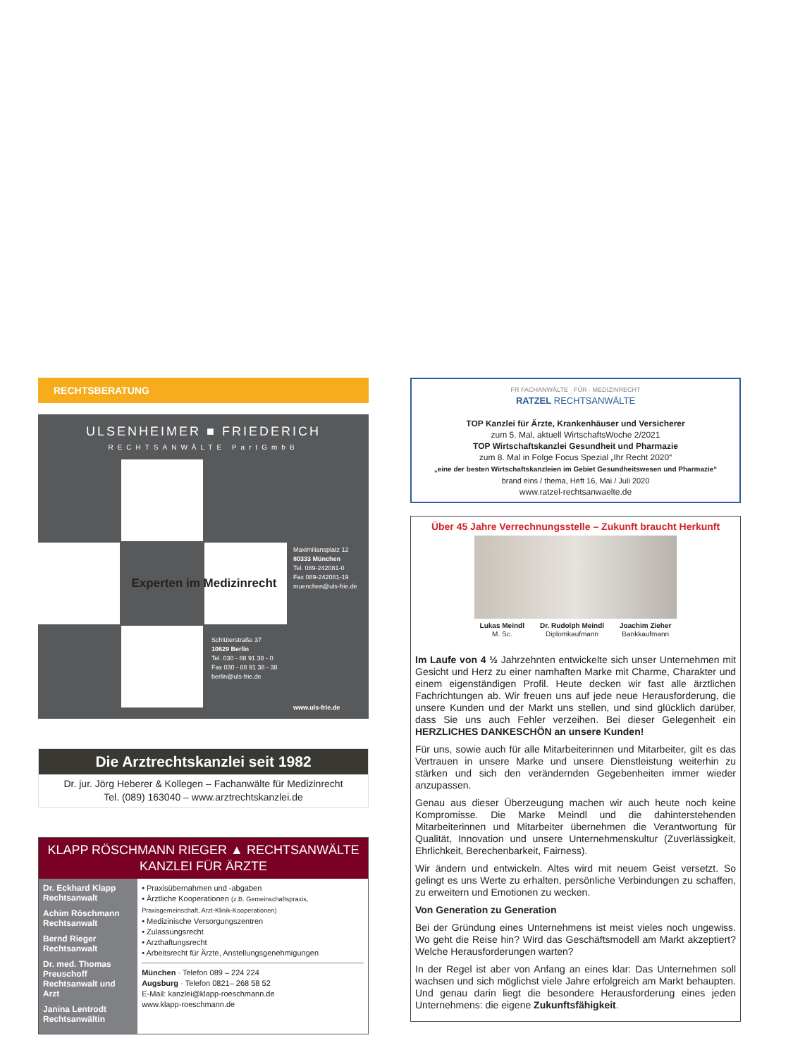RECHTSBERATUNG
ULSENHEIMER ■ FRIEDERICH
RECHTSANWÄLTE PartGmbB
Experten im Medizinrecht
Maximiliansplatz 12
80333 München
Tel. 089-242081-0
Fax 089-242081-19
muenchen@uls-frie.de
Schlüterstraße 37
10629 Berlin
Tel. 030 - 88 91 38 - 0
Fax 030 - 88 91 38 - 38
berlin@uls-frie.de
www.uls-frie.de
Die Arztrechtskanzlei seit 1982
Dr. jur. Jörg Heberer & Kollegen – Fachanwälte für Medizinrecht
Tel. (089) 163040 – www.arztrechtskanzlei.de
KLAPP RÖSCHMANN RIEGER ▲ RECHTSANWÄLTE
KANZLEI FÜR ÄRZTE
Dr. Eckhard Klapp
Rechtsanwalt
Achim Röschmann
Rechtsanwalt
Bernd Rieger
Rechtsanwalt
Dr. med. Thomas Preuschoff
Rechtsanwalt und Arzt
Janina Lentrodt
Rechtsanwältin
• Praxisübernahmen und -abgaben
• Ärztliche Kooperationen (z.B. Gemeinschaftspraxis, Praxisgemeinschaft, Arzt-Klinik-Kooperationen)
• Medizinische Versorgungszentren
• Zulassungsrecht
• Arzthaftungsrecht
• Arbeitsrecht für Ärzte, Anstellungsgenehmigungen
München · Telefon 089 – 224 224
Augsburg · Telefon 0821– 268 58 52
E-Mail: kanzlei@klapp-roeschmann.de
www.klapp-roeschmann.de
FR FACHANWÄLTE · FÜR · MEDIZINRECHT
RATZEL RECHTSANWÄLTE
TOP Kanzlei für Ärzte, Krankenhäuser und Versicherer
zum 5. Mal, aktuell WirtschaftsWoche 2/2021
TOP Wirtschaftskanzlei Gesundheit und Pharmazie
zum 8. Mal in Folge Focus Spezial „Ihr Recht 2020“
„eine der besten Wirtschaftskanzleien im Gebiet Gesundheitswesen und Pharmazie“
brand eins / thema, Heft 16, Mai / Juli 2020
www.ratzel-rechtsanwaelte.de
Über 45 Jahre Verrechnungsstelle – Zukunft braucht Herkunft
Lukas Meindl
M. Sc.
Dr. Rudolph Meindl
Diplomkaufmann
Joachim Zieher
Bankkaufmann
Im Laufe von 4 ½ Jahrzehnten entwickelte sich unser Unternehmen mit Gesicht und Herz zu einer namhaften Marke mit Charme, Charakter und einem eigenständigen Profil. Heute decken wir fast alle ärztlichen Fachrichtungen ab. Wir freuen uns auf jede neue Herausforderung, die unsere Kunden und der Markt uns stellen, und sind glücklich darüber, dass Sie uns auch Fehler verzeihen. Bei dieser Gelegenheit ein HERZLICHES DANKESCHÖN an unsere Kunden!
Für uns, sowie auch für alle Mitarbeiterinnen und Mitarbeiter, gilt es das Vertrauen in unsere Marke und unsere Dienstleistung weiterhin zu stärken und sich den verändernden Gegebenheiten immer wieder anzupassen.
Genau aus dieser Überzeugung machen wir auch heute noch keine Kompromisse. Die Marke Meindl und die dahinterstehenden Mitarbeiterinnen und Mitarbeiter übernehmen die Verantwortung für Qualität, Innovation und unsere Unternehmenskultur (Zuverlässigkeit, Ehrlichkeit, Berechenbarkeit, Fairness).
Wir ändern und entwickeln. Altes wird mit neuem Geist versetzt. So gelingt es uns Werte zu erhalten, persönliche Verbindungen zu schaffen, zu erweitern und Emotionen zu wecken.
Von Generation zu Generation
Bei der Gründung eines Unternehmens ist meist vieles noch ungewiss. Wo geht die Reise hin? Wird das Geschäftsmodell am Markt akzeptiert? Welche Herausforderungen warten?
In der Regel ist aber von Anfang an eines klar: Das Unternehmen soll wachsen und sich möglichst viele Jahre erfolgreich am Markt behaupten. Und genau darin liegt die besondere Herausforderung eines jeden Unternehmens: die eigene Zukunftsfähigkeit.